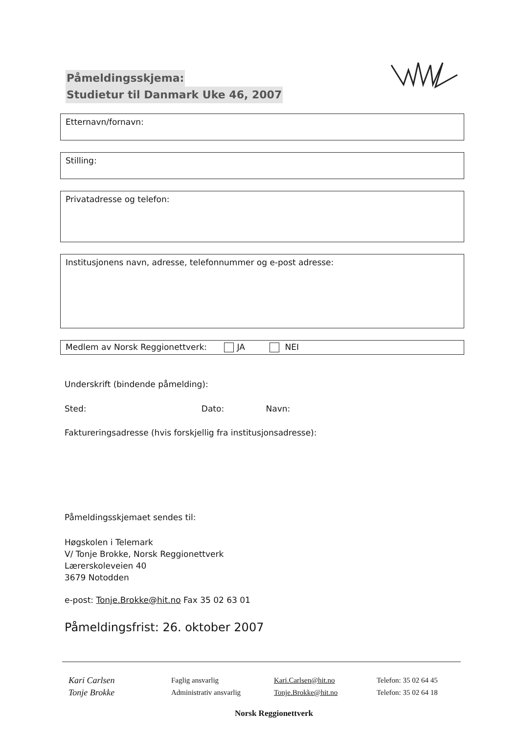Påmeldingsskjema:
Studietur til Danmark Uke 46, 2007
Etternavn/fornavn:
Stilling:
Privatadresse og telefon:
Institusjonens navn, adresse, telefonnummer og e-post adresse:
Medlem av Norsk Reggionettverk: JA NEI
Underskrift (bindende påmelding):
Sted: Dato: Navn:
Faktureringsadresse (hvis forskjellig fra institusjonsadresse):
Påmeldingsskjemaet sendes til:
Høgskolen i Telemark
V/ Tonje Brokke, Norsk Reggionettverk
Lærerskoleveien 40
3679 Notodden
e-post: Tonje.Brokke@hit.no Fax 35 02 63 01
Påmeldingsfrist: 26. oktober 2007
| Kari Carlsen | Faglig ansvarlig | Kari.Carlsen@hit.no | Telefon: 35 02 64 45 |
| Tonje Brokke | Administrativ ansvarlig | Tonje.Brokke@hit.no | Telefon: 35 02 64 18 |
| Norsk Reggionettverk | | | |